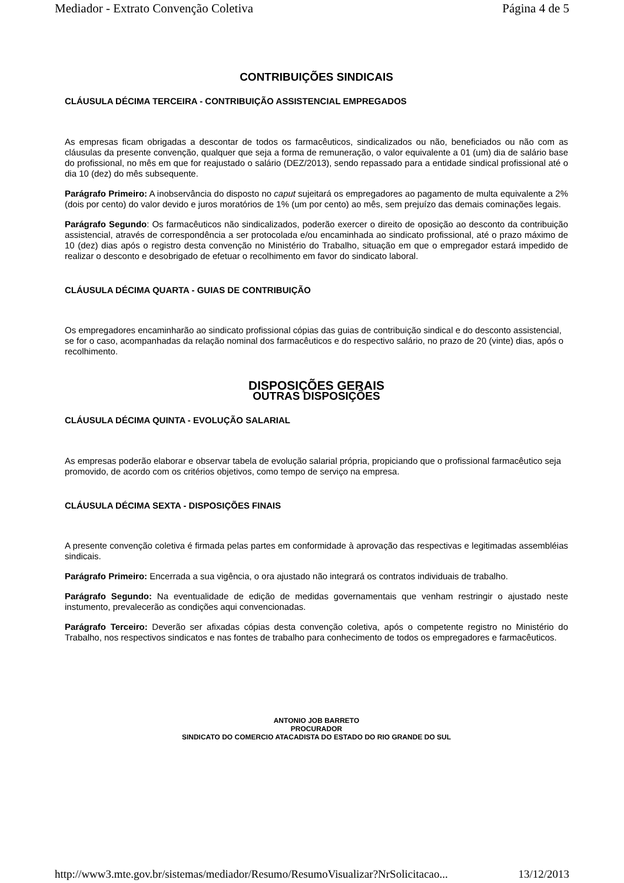Mediador - Extrato Convenção Coletiva Página 4 de 5
CONTRIBUIÇÕES SINDICAIS
CLÁUSULA DÉCIMA TERCEIRA - CONTRIBUIÇÃO ASSISTENCIAL EMPREGADOS
As empresas ficam obrigadas a descontar de todos os farmacêuticos, sindicalizados ou não, beneficiados ou não com as cláusulas da presente convenção, qualquer que seja a forma de remuneração, o valor equivalente a 01 (um) dia de salário base do profissional, no mês em que for reajustado o salário (DEZ/2013), sendo repassado para a entidade sindical profissional até o dia 10 (dez) do mês subsequente.
Parágrafo Primeiro: A inobservância do disposto no caput sujeitará os empregadores ao pagamento de multa equivalente a 2% (dois por cento) do valor devido e juros moratórios de 1% (um por cento) ao mês, sem prejuízo das demais cominações legais.
Parágrafo Segundo: Os farmacêuticos não sindicalizados, poderão exercer o direito de oposição ao desconto da contribuição assistencial, através de correspondência a ser protocolada e/ou encaminhada ao sindicato profissional, até o prazo máximo de 10 (dez) dias após o registro desta convenção no Ministério do Trabalho, situação em que o empregador estará impedido de realizar o desconto e desobrigado de efetuar o recolhimento em favor do sindicato laboral.
CLÁUSULA DÉCIMA QUARTA - GUIAS DE CONTRIBUIÇÃO
Os empregadores encaminharão ao sindicato profissional cópias das guias de contribuição sindical e do desconto assistencial, se for o caso, acompanhadas da relação nominal dos farmacêuticos e do respectivo salário, no prazo de 20 (vinte) dias, após o recolhimento.
DISPOSIÇÕES GERAIS
OUTRAS DISPOSIÇÕES
CLÁUSULA DÉCIMA QUINTA - EVOLUÇÃO SALARIAL
As empresas poderão elaborar e observar tabela de evolução salarial própria, propiciando que o profissional farmacêutico seja promovido, de acordo com os critérios objetivos, como tempo de serviço na empresa.
CLÁUSULA DÉCIMA SEXTA - DISPOSIÇÕES FINAIS
A presente convenção coletiva é firmada pelas partes em conformidade à aprovação das respectivas e legitimadas assembléias sindicais.
Parágrafo Primeiro: Encerrada a sua vigência, o ora ajustado não integrará os contratos individuais de trabalho.
Parágrafo Segundo: Na eventualidade de edição de medidas governamentais que venham restringir o ajustado neste instumento, prevalecerão as condições aqui convencionadas.
Parágrafo Terceiro: Deverão ser afixadas cópias desta convenção coletiva, após o competente registro no Ministério do Trabalho, nos respectivos sindicatos e nas fontes de trabalho para conhecimento de todos os empregadores e farmacêuticos.
ANTONIO JOB BARRETO
PROCURADOR
SINDICATO DO COMERCIO ATACADISTA DO ESTADO DO RIO GRANDE DO SUL
http://www3.mte.gov.br/sistemas/mediador/Resumo/ResumoVisualizar?NrSolicitacao... 13/12/2013